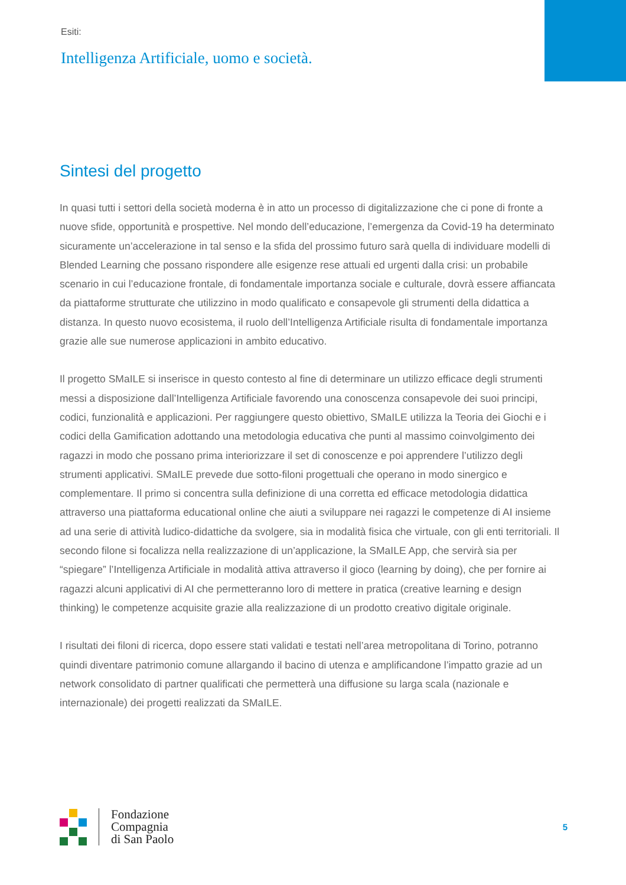Esiti:
Intelligenza Artificiale, uomo e società.
Sintesi del progetto
In quasi tutti i settori della società moderna è in atto un processo di digitalizzazione che ci pone di fronte a nuove sfide, opportunità e prospettive. Nel mondo dell’educazione, l’emergenza da Covid-19 ha determinato sicuramente un’accelerazione in tal senso e la sfida del prossimo futuro sarà quella di individuare modelli di Blended Learning che possano rispondere alle esigenze rese attuali ed urgenti dalla crisi: un probabile scenario in cui l’educazione frontale, di fondamentale importanza sociale e culturale, dovrà essere affiancata da piattaforme strutturate che utilizzino in modo qualificato e consapevole gli strumenti della didattica a distanza. In questo nuovo ecosistema, il ruolo dell’Intelligenza Artificiale risulta di fondamentale importanza grazie alle sue numerose applicazioni in ambito educativo.
Il progetto SMaILE si inserisce in questo contesto al fine di determinare un utilizzo efficace degli strumenti messi a disposizione dall’Intelligenza Artificiale favorendo una conoscenza consapevole dei suoi principi, codici, funzionalità e applicazioni. Per raggiungere questo obiettivo, SMaILE utilizza la Teoria dei Giochi e i codici della Gamification adottando una metodologia educativa che punti al massimo coinvolgimento dei ragazzi in modo che possano prima interiorizzare il set di conoscenze e poi apprendere l’utilizzo degli strumenti applicativi. SMaILE prevede due sotto-filoni progettuali che operano in modo sinergico e complementare. Il primo si concentra sulla definizione di una corretta ed efficace metodologia didattica attraverso una piattaforma educational online che aiuti a sviluppare nei ragazzi le competenze di AI insieme ad una serie di attività ludico-didattiche da svolgere, sia in modalità fisica che virtuale, con gli enti territoriali. Il secondo filone si focalizza nella realizzazione di un’applicazione, la SMaILE App, che servirà sia per “spiegare” l’Intelligenza Artificiale in modalità attiva attraverso il gioco (learning by doing), che per fornire ai ragazzi alcuni applicativi di AI che permetteranno loro di mettere in pratica (creative learning e design thinking) le competenze acquisite grazie alla realizzazione di un prodotto creativo digitale originale.
I risultati dei filoni di ricerca, dopo essere stati validati e testati nell’area metropolitana di Torino, potranno quindi diventare patrimonio comune allargando il bacino di utenza e amplificandone l’impatto grazie ad un network consolidato di partner qualificati che permetterà una diffusione su larga scala (nazionale e internazionale) dei progetti realizzati da SMaILE.
Fondazione
Compagnia
di San Paolo
5